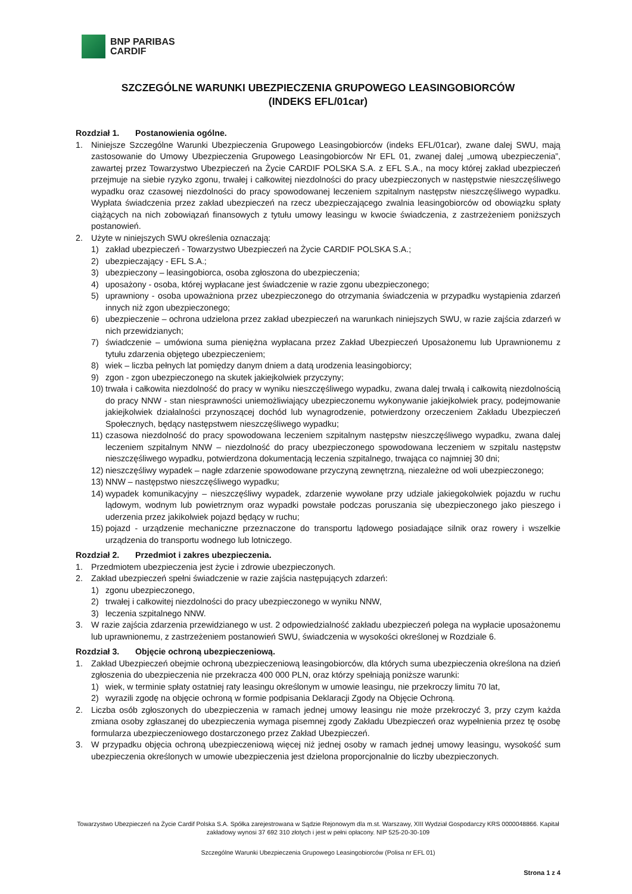BNP PARIBAS
CARDIF
SZCZEGÓLNE WARUNKI UBEZPIECZENIA GRUPOWEGO LEASINGOBIORCÓW
(INDEKS EFL/01car)
Rozdział 1. Postanowienia ogólne.
1. Niniejsze Szczególne Warunki Ubezpieczenia Grupowego Leasingobiorców (indeks EFL/01car), zwane dalej SWU, mają zastosowanie do Umowy Ubezpieczenia Grupowego Leasingobiorców Nr EFL 01, zwanej dalej „umową ubezpieczenia”, zawartej przez Towarzystwo Ubezpieczeń na Życie CARDIF POLSKA S.A. z EFL S.A., na mocy której zakład ubezpieczeń przejmuje na siebie ryzyko zgonu, trwałej i całkowitej niezdolności do pracy ubezpieczonych w następstwie nieszczęśliwego wypadku oraz czasowej niezdolności do pracy spowodowanej leczeniem szpitalnym następstw nieszczęśliwego wypadku. Wypłata świadczenia przez zakład ubezpieczeń na rzecz ubezpieczającego zwalnia leasingobiorców od obowiązku spłaty ciążących na nich zobowiązań finansowych z tytułu umowy leasingu w kwocie świadczenia, z zastrzeżeniem poniższych postanowień.
2. Użyte w niniejszych SWU określenia oznaczają:
1) zakład ubezpieczeń - Towarzystwo Ubezpieczeń na Życie CARDIF POLSKA S.A.;
2) ubezpieczający - EFL S.A.;
3) ubezpieczony – leasingobiorca, osoba zgłoszona do ubezpieczenia;
4) uposażony - osoba, której wypłacane jest świadczenie w razie zgonu ubezpieczonego;
5) uprawniony - osoba upoważniona przez ubezpieczonego do otrzymania świadczenia w przypadku wystąpienia zdarzeń innych niż zgon ubezpieczonego;
6) ubezpieczenie – ochrona udzielona przez zakład ubezpieczeń na warunkach niniejszych SWU, w razie zajścia zdarzeń w nich przewidzianych;
7) świadczenie – umówiona suma pieniężna wypłacana przez Zakład Ubezpieczeń Uposażonemu lub Uprawnionemu z tytułu zdarzenia objętego ubezpieczeniem;
8) wiek – liczba pełnych lat pomiędzy danym dniem a datą urodzenia leasingobiorcy;
9) zgon - zgon ubezpieczonego na skutek jakiejkolwiek przyczyny;
10)
trwała i całkowita niezdolność do pracy w wyniku nieszczęśliwego wypadku, zwana dalej trwałą i całkowitą niezdolnością do pracy NNW - stan niesprawności uniemożliwiający ubezpieczonemu wykonywanie jakiejkolwiek pracy, podejmowanie jakiejkolwiek działalności przynoszącej dochód lub wynagrodzenie, potwierdzony orzeczeniem Zakładu Ubezpieczeń Społecznych, będący następstwem nieszczęśliwego wypadku;
11)
czasowa niezdolność do pracy spowodowana leczeniem szpitalnym następstw nieszczęśliwego wypadku, zwana dalej leczeniem szpitalnym NNW – niezdolność do pracy ubezpieczonego spowodowana leczeniem w szpitalu następstw nieszczęśliwego wypadku, potwierdzona dokumentacją leczenia szpitalnego, trwająca co najmniej 30 dni;
12)
nieszczęśliwy wypadek – nagłe zdarzenie spowodowane przyczyną zewnętrzną, niezależne od woli ubezpieczonego;
13)
NNW – następstwo nieszczęśliwego wypadku;
14)
wypadek komunikacyjny – nieszczęśliwy wypadek, zdarzenie wywołane przy udziale jakiegokolwiek pojazdu w ruchu lądowym, wodnym lub powietrznym oraz wypadki powstałe podczas poruszania się ubezpieczonego jako pieszego i uderzenia przez jakikolwiek pojazd będący w ruchu;
15)
pojazd - urządzenie mechaniczne przeznaczone do transportu lądowego posiadające silnik oraz rowery i wszelkie urządzenia do transportu wodnego lub lotniczego.
Rozdział 2. Przedmiot i zakres ubezpieczenia.
1. Przedmiotem ubezpieczenia jest życie i zdrowie ubezpieczonych.
2. Zakład ubezpieczeń spełni świadczenie w razie zajścia następujących zdarzeń:
1) zgonu ubezpieczonego,
2) trwałej i całkowitej niezdolności do pracy ubezpieczonego w wyniku NNW,
3) leczenia szpitalnego NNW.
3. W razie zajścia zdarzenia przewidzianego w ust. 2 odpowiedzialność zakładu ubezpieczeń polega na wypłacie uposażonemu lub uprawnionemu, z zastrzeżeniem postanowień SWU, świadczenia w wysokości określonej w Rozdziale 6.
Rozdział 3. Objęcie ochroną ubezpieczeniową.
1. Zakład Ubezpieczeń obejmie ochroną ubezpieczeniową leasingobiorców, dla których suma ubezpieczenia określona na dzień zgłoszenia do ubezpieczenia nie przekracza 400 000 PLN, oraz którzy spełniają poniższe warunki:
1) wiek, w terminie spłaty ostatniej raty leasingu określonym w umowie leasingu, nie przekroczy limitu 70 lat,
2) wyrazili zgodę na objęcie ochroną w formie podpisania Deklaracji Zgody na Objęcie Ochroną.
2. Liczba osób zgłoszonych do ubezpieczenia w ramach jednej umowy leasingu nie może przekroczyć 3, przy czym każda zmiana osoby zgłaszanej do ubezpieczenia wymaga pisemnej zgody Zakładu Ubezpieczeń oraz wypełnienia przez tę osobę formularza ubezpieczeniowego dostarczonego przez Zakład Ubezpieczeń.
3. W przypadku objęcia ochroną ubezpieczeniową więcej niż jednej osoby w ramach jednej umowy leasingu, wysokość sum ubezpieczenia określonych w umowie ubezpieczenia jest dzielona proporcjonalnie do liczby ubezpieczonych.
Towarzystwo Ubezpieczeń na Życie Cardif Polska S.A. Spółka zarejestrowana w Sądzie Rejonowym dla m.st. Warszawy, XIII Wydział Gospodarczy KRS 0000048866. Kapitał zakładowy wynosi 37 692 310 złotych i jest w pełni opłacony. NIP 525-20-30-109
Szczególne Warunki Ubezpieczenia Grupowego Leasingobiorców (Polisa nr EFL 01)
Strona 1 z 4